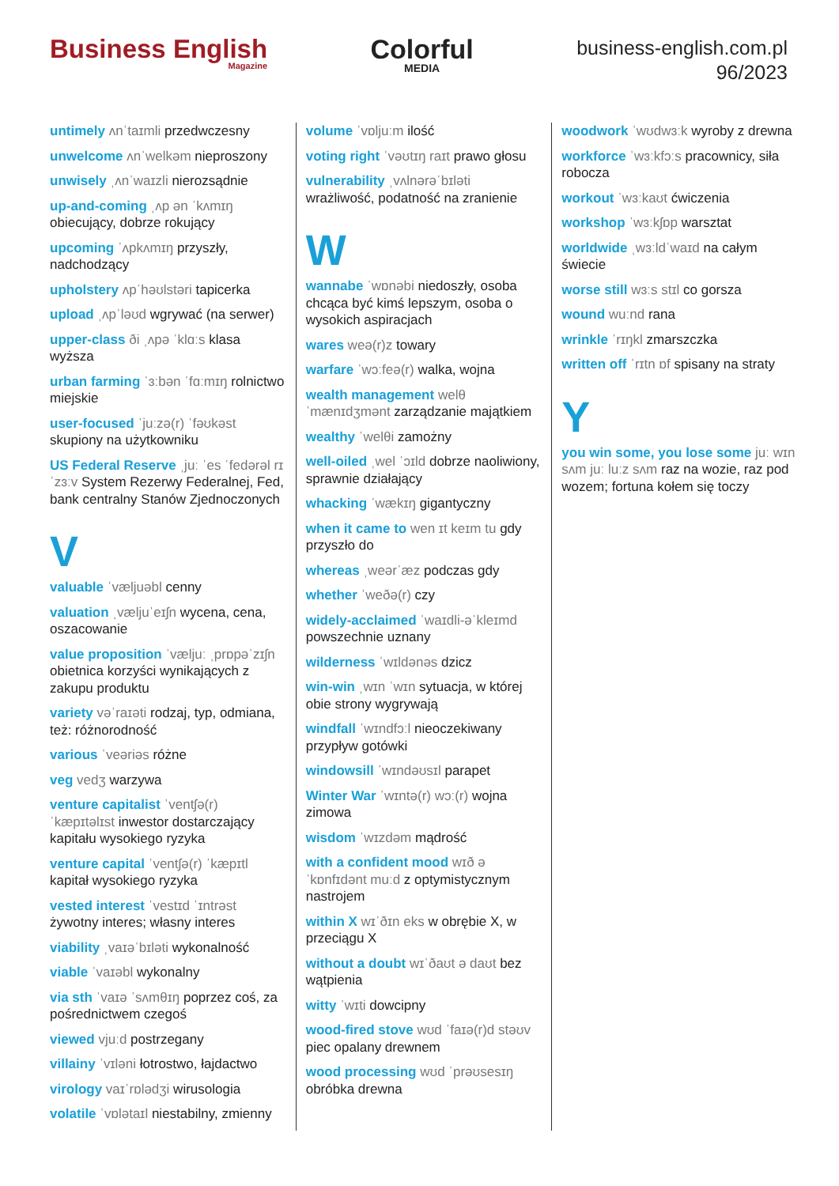Business English
Magazine
Colorful
MEDIA
business-english.com.pl
96/2023
untimely ʌnˈtaɪmli przedwczesny
unwelcome ʌnˈwelkəm nieproszony
unwisely ˌʌnˈwaɪzli nierozsądnie
up-and-coming ˌʌp ən ˈkʌmɪŋ obiecujący, dobrze rokujący
upcoming ˈʌpkʌmɪŋ przyszły, nadchodzący
upholstery ʌpˈhəʊlstəri tapicerka
upload ˌʌpˈləʊd wgrywać (na serwer)
upper-class ði ˌʌpə ˈklɑːs klasa wyższa
urban farming ˈɜːbən ˈfɑːmɪŋ rolnictwo miejskie
user-focused ˈjuːzə(r) ˈfəʊkəst skupiony na użytkowniku
US Federal Reserve ˌjuː ˈes ˈfedərəl rɪˈzɜːv System Rezerwy Federalnej, Fed, bank centralny Stanów Zjednoczonych
V
valuable ˈvæljuəbl cenny
valuation ˌvæljuˈeɪʃn wycena, cena, oszacowanie
value proposition ˈvæljuː ˌprɒpəˈzɪʃn obietnica korzyści wynikających z zakupu produktu
variety vəˈraɪəti rodzaj, typ, odmiana, też: różnorodność
various ˈveəriəs różne
veg vedʒ warzywa
venture capitalist ˈventʃə(r) ˈkæpɪtəlɪst inwestor dostarczający kapitału wysokiego ryzyka
venture capital ˈventʃə(r) ˈkæpɪtl kapitał wysokiego ryzyka
vested interest ˈvestɪd ˈɪntrəst żywotny interes; własny interes
viability ˌvaɪəˈbɪləti wykonalność
viable ˈvaɪəbl wykonalny
via sth ˈvaɪə ˈsʌmθɪŋ poprzez coś, za pośrednictwem czegoś
viewed vjuːd postrzegany
villainy ˈvɪləni łotrostwo, łajdactwo
virology vaɪˈrɒlədʒi wirusologia
volatile ˈvɒlətaɪl niestabilny, zmienny
volume ˈvɒljuːm ilość
voting right ˈvəʊtɪŋ raɪt prawo głosu
vulnerability ˌvʌlnərəˈbɪləti wrażliwość, podatność na zranienie
W
wannabe ˈwɒnəbi niedoszły, osoba chcąca być kimś lepszym, osoba o wysokich aspiracjach
wares weə(r)z towary
warfare ˈwɔːfeə(r) walka, wojna
wealth management welθ ˈmænɪdʒmənt zarządzanie majątkiem
wealthy ˈwelθi zamożny
well-oiled ˌwel ˈɔɪld dobrze naoliwiony, sprawnie działający
whacking ˈwækɪŋ gigantyczny
when it came to wen ɪt keɪm tu gdy przyszło do
whereas ˌweərˈæz podczas gdy
whether ˈweðə(r) czy
widely-acclaimed ˈwaɪdli-əˈkleɪmd powszechnie uznany
wilderness ˈwɪldənəs dzicz
win-win ˌwɪn ˈwɪn sytuacja, w której obie strony wygrywają
windfall ˈwɪndfɔːl nieoczekiwany przypływ gotówki
windowsill ˈwɪndəʊsɪl parapet
Winter War ˈwɪntə(r) wɔː(r) wojna zimowa
wisdom ˈwɪzdəm mądrość
with a confident mood wɪð ə ˈkɒnfɪdənt muːd z optymistycznym nastrojem
within X wɪˈðɪn eks w obrębie X, w przeciągu X
without a doubt wɪˈðaʊt ə daʊt bez wątpienia
witty ˈwɪti dowcipny
wood-fired stove wʊd ˈfaɪə(r)d stəʊv piec opalany drewnem
wood processing wʊd ˈprəʊsesɪŋ obróbka drewna
woodwork ˈwʊdwɜːk wyroby z drewna
workforce ˈwɜːkfɔːs pracownicy, siła robocza
workout ˈwɜːkaʊt ćwiczenia
workshop ˈwɜːkʃɒp warsztat
worldwide ˌwɜːldˈwaɪd na całym świecie
worse still wɜːs stɪl co gorsza
wound wuːnd rana
wrinkle ˈrɪŋkl zmarszczka
written off ˈrɪtn ɒf spisany na straty
Y
you win some, you lose some juː wɪn sʌm juː luːz sʌm raz na wozie, raz pod wozem; fortuna kołem się toczy